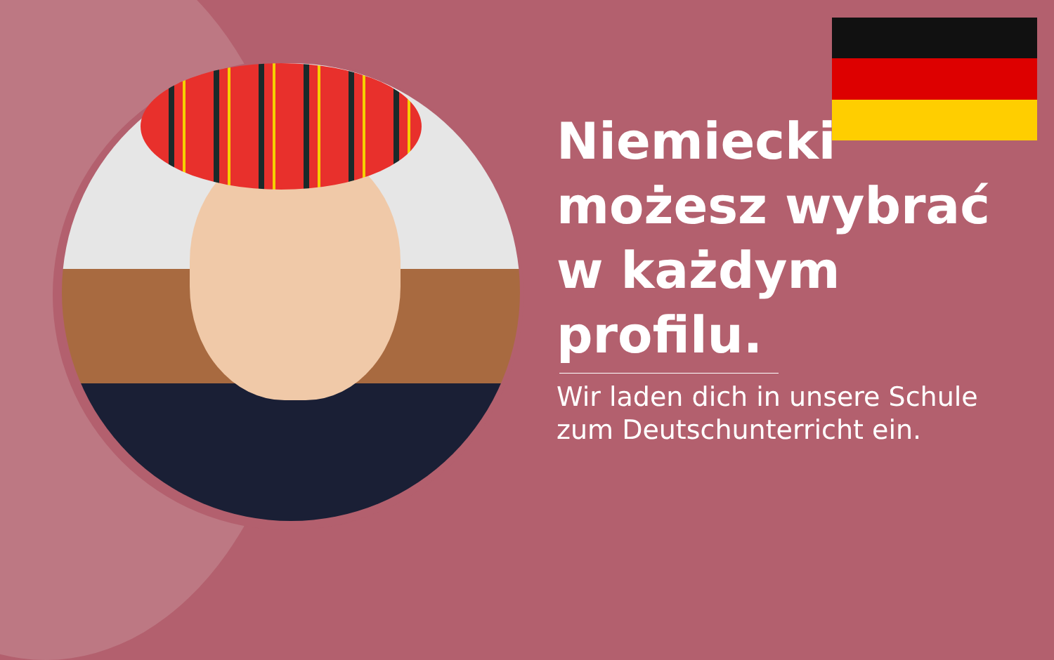Niemiecki możesz wybrać w każdym profilu.
Wir laden dich in unsere Schule zum Deutschunterricht ein.